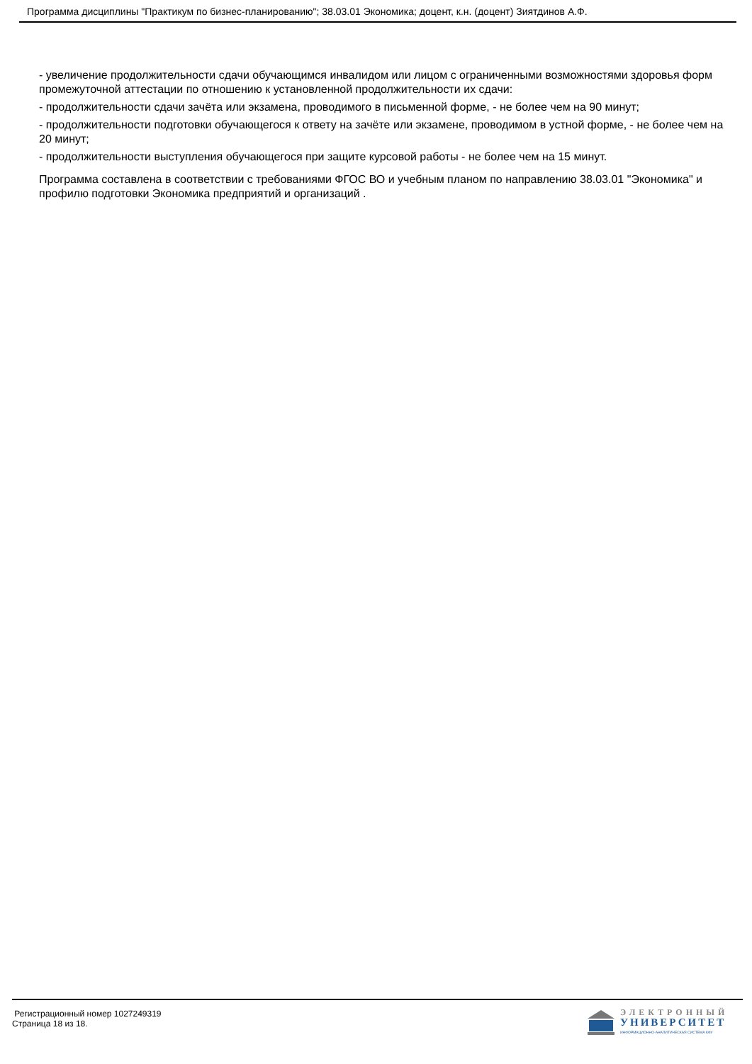Программа дисциплины "Практикум по бизнес-планированию"; 38.03.01 Экономика; доцент, к.н. (доцент) Зиятдинов А.Ф.
- увеличение продолжительности сдачи обучающимся инвалидом или лицом с ограниченными возможностями здоровья форм промежуточной аттестации по отношению к установленной продолжительности их сдачи:
- продолжительности сдачи зачёта или экзамена, проводимого в письменной форме, - не более чем на 90 минут;
- продолжительности подготовки обучающегося к ответу на зачёте или экзамене, проводимом в устной форме, - не более чем на 20 минут;
- продолжительности выступления обучающегося при защите курсовой работы - не более чем на 15 минут.
Программа составлена в соответствии с требованиями ФГОС ВО и учебным планом по направлению 38.03.01 "Экономика" и профилю подготовки Экономика предприятий и организаций .
Регистрационный номер 1027249319
Страница 18 из 18.
ЭЛЕКТРОННЫЙ
УНИВЕРСИТЕТ
ИНФОРМАЦИОННО-АНАЛИТИЧЕСКАЯ СИСТЕМА КФУ